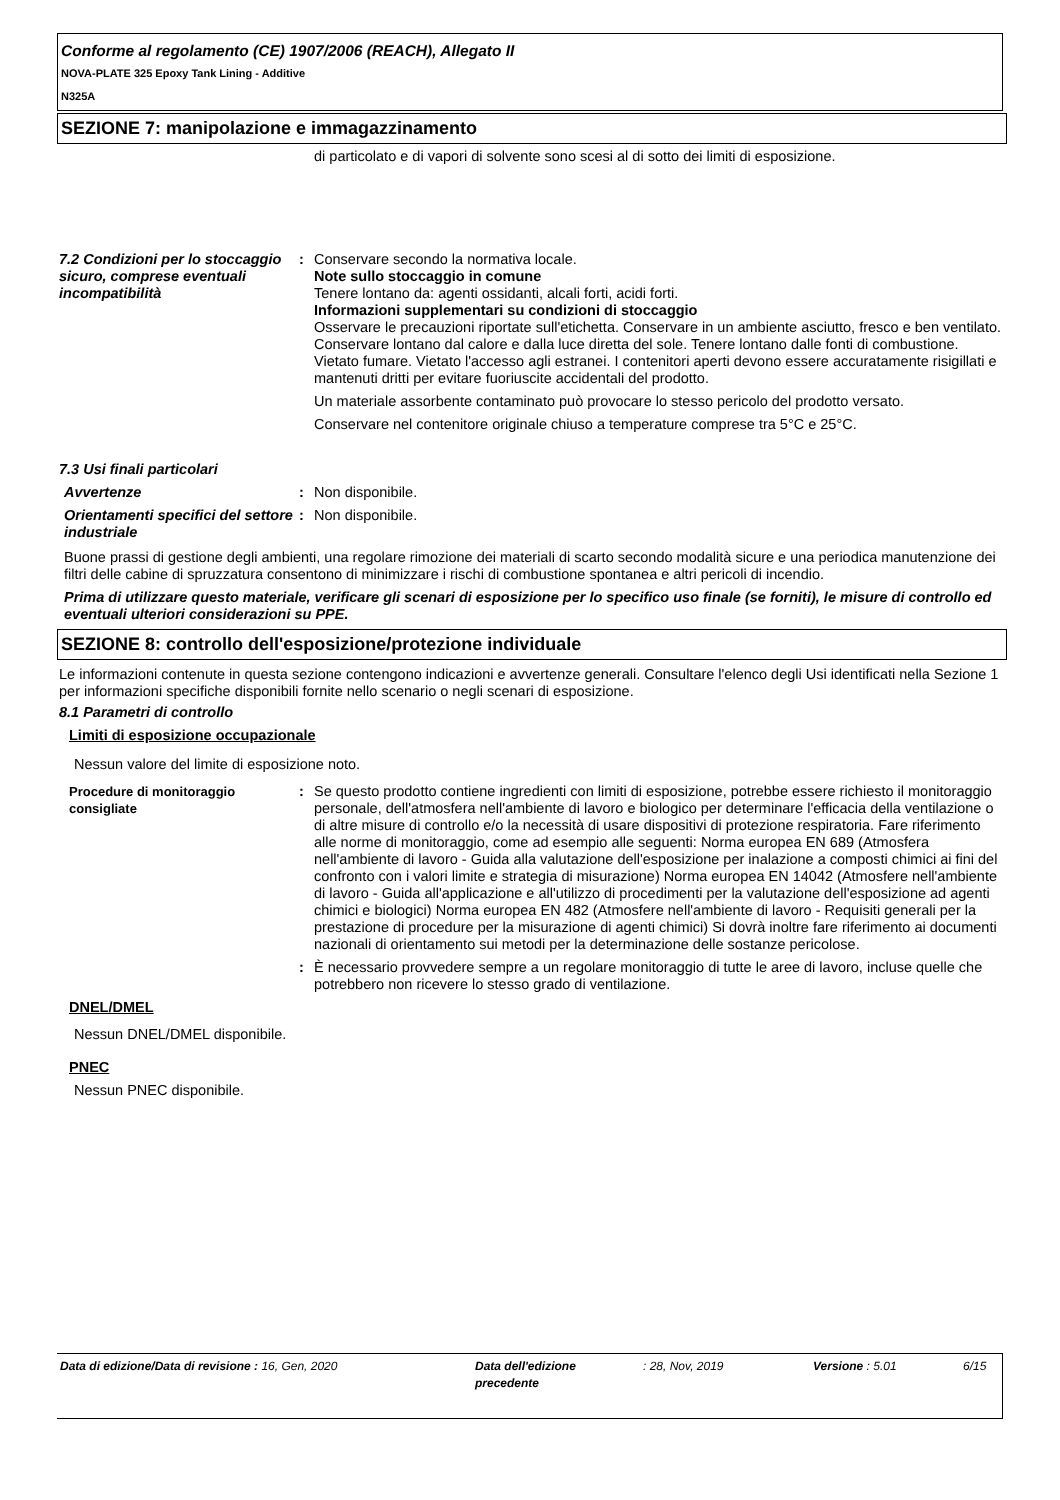Conforme al regolamento (CE) 1907/2006 (REACH), Allegato II
NOVA-PLATE 325 Epoxy Tank Lining - Additive
N325A
SEZIONE 7: manipolazione e immagazzinamento
di particolato e di vapori di solvente sono scesi al di sotto dei limiti di esposizione.
7.2 Condizioni per lo stoccaggio sicuro, comprese eventuali incompatibilità
: Conservare secondo la normativa locale.
Note sullo stoccaggio in comune
Tenere lontano da: agenti ossidanti, alcali forti, acidi forti.
Informazioni supplementari su condizioni di stoccaggio
Osservare le precauzioni riportate sull'etichetta. Conservare in un ambiente asciutto, fresco e ben ventilato. Conservare lontano dal calore e dalla luce diretta del sole. Tenere lontano dalle fonti di combustione. Vietato fumare. Vietato l'accesso agli estranei. I contenitori aperti devono essere accuratamente risigillati e mantenuti dritti per evitare fuoriuscite accidentali del prodotto.
Un materiale assorbente contaminato può provocare lo stesso pericolo del prodotto versato.
Conservare nel contenitore originale chiuso a temperature comprese tra 5°C e 25°C.
7.3 Usi finali particolari
Avvertenze : Non disponibile.
Orientamenti specifici del settore industriale
: Non disponibile.
Buone prassi di gestione degli ambienti, una regolare rimozione dei materiali di scarto secondo modalità sicure e una periodica manutenzione dei filtri delle cabine di spruzzatura consentono di minimizzare i rischi di combustione spontanea e altri pericoli di incendio.
Prima di utilizzare questo materiale, verificare gli scenari di esposizione per lo specifico uso finale (se forniti), le misure di controllo ed eventuali ulteriori considerazioni su PPE.
SEZIONE 8: controllo dell'esposizione/protezione individuale
Le informazioni contenute in questa sezione contengono indicazioni e avvertenze generali. Consultare l'elenco degli Usi identificati nella Sezione 1 per informazioni specifiche disponibili fornite nello scenario o negli scenari di esposizione.
8.1 Parametri di controllo
Limiti di esposizione occupazionale
Nessun valore del limite di esposizione noto.
Procedure di monitoraggio consigliate
: Se questo prodotto contiene ingredienti con limiti di esposizione, potrebbe essere richiesto il monitoraggio personale, dell'atmosfera nell'ambiente di lavoro e biologico per determinare l'efficacia della ventilazione o di altre misure di controllo e/o la necessità di usare dispositivi di protezione respiratoria. Fare riferimento alle norme di monitoraggio, come ad esempio alle seguenti: Norma europea EN 689 (Atmosfera nell'ambiente di lavoro - Guida alla valutazione dell'esposizione per inalazione a composti chimici ai fini del confronto con i valori limite e strategia di misurazione) Norma europea EN 14042 (Atmosfere nell'ambiente di lavoro - Guida all'applicazione e all'utilizzo di procedimenti per la valutazione dell'esposizione ad agenti chimici e biologici) Norma europea EN 482 (Atmosfere nell'ambiente di lavoro - Requisiti generali per la prestazione di procedure per la misurazione di agenti chimici) Si dovrà inoltre fare riferimento ai documenti nazionali di orientamento sui metodi per la determinazione delle sostanze pericolose.
: È necessario provvedere sempre a un regolare monitoraggio di tutte le aree di lavoro, incluse quelle che potrebbero non ricevere lo stesso grado di ventilazione.
DNEL/DMEL
Nessun DNEL/DMEL disponibile.
PNEC
Nessun PNEC disponibile.
Data di edizione/Data di revisione : 16, Gen, 2020 Data dell'edizione precedente
: 28, Nov, 2019 Versione : 5.01 6/15